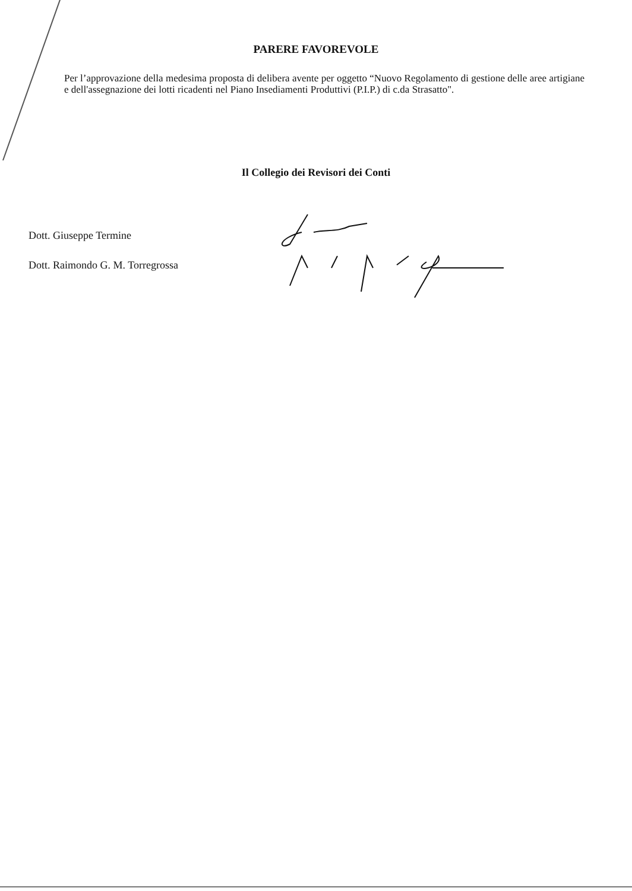PARERE FAVOREVOLE
Per l’approvazione della medesima proposta di delibera avente per oggetto “Nuovo Regolamento di gestione delle aree artigiane e dell'assegnazione dei lotti ricadenti nel Piano Insediamenti Produttivi (P.I.P.) di c.da Strasatto".
Il Collegio dei Revisori dei Conti
Dott. Giuseppe Termine
Dott. Raimondo G. M. Torregrossa